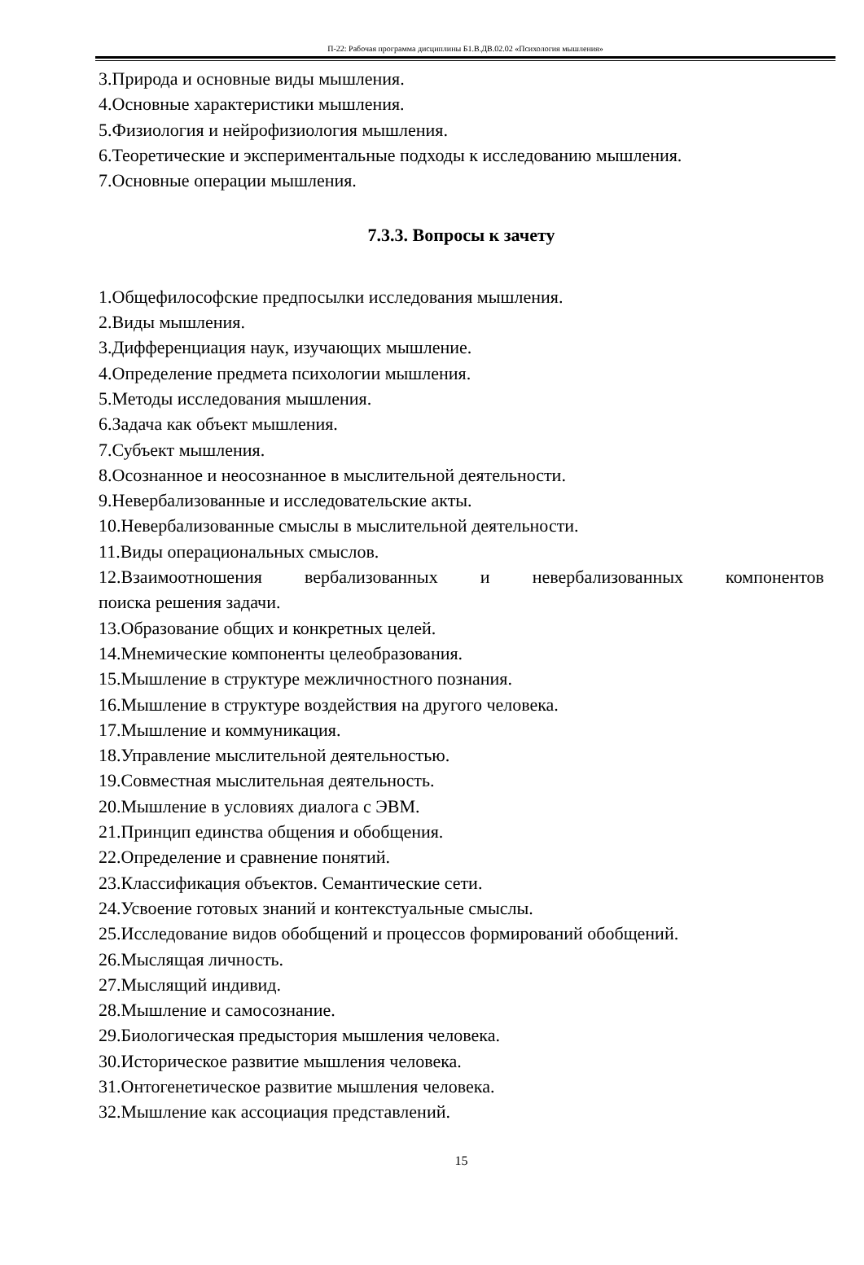П-22: Рабочая программа дисциплины Б1.В.ДВ.02.02 «Психология мышления»
3.Природа и основные виды мышления.
4.Основные характеристики мышления.
5.Физиология и нейрофизиология мышления.
6.Теоретические и экспериментальные подходы к исследованию мышления.
7.Основные операции мышления.
7.3.3. Вопросы к зачету
1.Общефилософские предпосылки исследования мышления.
2.Виды мышления.
3.Дифференциация наук, изучающих мышление.
4.Определение предмета психологии мышления.
5.Методы исследования мышления.
6.Задача как объект мышления.
7.Субъект мышления.
8.Осознанное и неосознанное в мыслительной деятельности.
9.Невербализованные и исследовательские акты.
10.Невербализованные смыслы в мыслительной деятельности.
11.Виды операциональных смыслов.
12.Взаимоотношения вербализованных и невербализованных компонентов
поиска решения задачи.
13.Образование общих и конкретных целей.
14.Мнемические компоненты целеобразования.
15.Мышление в структуре межличностного познания.
16.Мышление в структуре воздействия на другого человека.
17.Мышление и коммуникация.
18.Управление мыслительной деятельностью.
19.Совместная мыслительная деятельность.
20.Мышление в условиях диалога с ЭВМ.
21.Принцип единства общения и обобщения.
22.Определение и сравнение понятий.
23.Классификация объектов. Семантические сети.
24.Усвоение готовых знаний и контекстуальные смыслы.
25.Исследование видов обобщений и процессов формирований обобщений.
26.Мыслящая личность.
27.Мыслящий индивид.
28.Мышление и самосознание.
29.Биологическая предыстория мышления человека.
30.Историческое развитие мышления человека.
31.Онтогенетическое развитие мышления человека.
32.Мышление как ассоциация представлений.
15